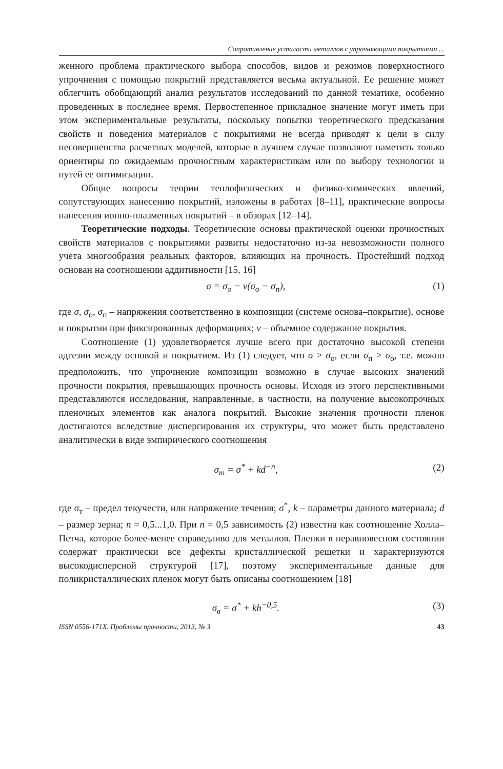Сопротивление усталости металлов с упрочняющими покрытиями ...
женного проблема практического выбора способов, видов и режимов поверхностного упрочнения с помощью покрытий представляется весьма актуальной. Ее решение может облегчить обобщающий анализ результатов исследований по данной тематике, особенно проведенных в последнее время. Первостепенное прикладное значение могут иметь при этом экспериментальные результаты, поскольку попытки теоретического предсказания свойств и поведения материалов с покрытиями не всегда приводят к цели в силу несовершенства расчетных моделей, которые в лучшем случае позволяют наметить только ориентиры по ожидаемым прочностным характеристикам или по выбору технологии и путей ее оптимизации.
Общие вопросы теории теплофизических и физико-химических явлений, сопутствующих нанесению покрытий, изложены в работах [8–11], практические вопросы нанесения ионно-плазменных покрытий – в обзорах [12–14].
Теоретические подходы. Теоретические основы практической оценки прочностных свойств материалов с покрытиями развиты недостаточно из-за невозможности полного учета многообразия реальных факторов, влияющих на прочность. Простейший подход основан на соотношении аддитивности [15, 16]
σ = σ<sub>о</sub> − ν(σ<sub>о</sub> − σ<sub>п</sub>), (1)
где σ, σ<sub>о</sub>, σ<sub>п</sub> – напряжения соответственно в композиции (системе основа–покрытие), основе и покрытии при фиксированных деформациях; ν – объемное содержание покрытия.
Соотношение (1) удовлетворяется лучше всего при достаточно высокой степени адгезии между основой и покрытием. Из (1) следует, что σ > σ<sub>о</sub>, если σ<sub>п</sub> > σ<sub>о</sub>, т.е. можно предположить, что упрочнение композиции возможно в случае высоких значений прочности покрытия, превышающих прочность основы. Исходя из этого перспективными представляются исследования, направленные, в частности, на получение высокопрочных пленочных элементов как аналога покрытий. Высокие значения прочности пленок достигаются вследствие диспергирования их структуры, что может быть представлено аналитически в виде эмпирического соотношения
σ<sub>т</sub> = σ<sup>*</sup> + kd<sup>−n</sup>, (2)
где σ<sub>т</sub> – предел текучести, или напряжение течения; σ<sup>*</sup>, k – параметры данного материала; d – размер зерна; n = 0,5...1,0. При n = 0,5 зависимость (2) известна как соотношение Холла–Петча, которое более-менее справедливо для металлов. Пленки в неравновесном состоянии содержат практически все дефекты кристаллической решетки и характеризуются высокодисперсной структурой [17], поэтому экспериментальные данные для поликристаллических пленок могут быть описаны соотношением [18]
σ<sub>в</sub> = σ<sup>*</sup> + kh<sup>−0,5</sup>. (3)
ISSN 0556-171X. Проблемы прочности, 2013, № 3 43